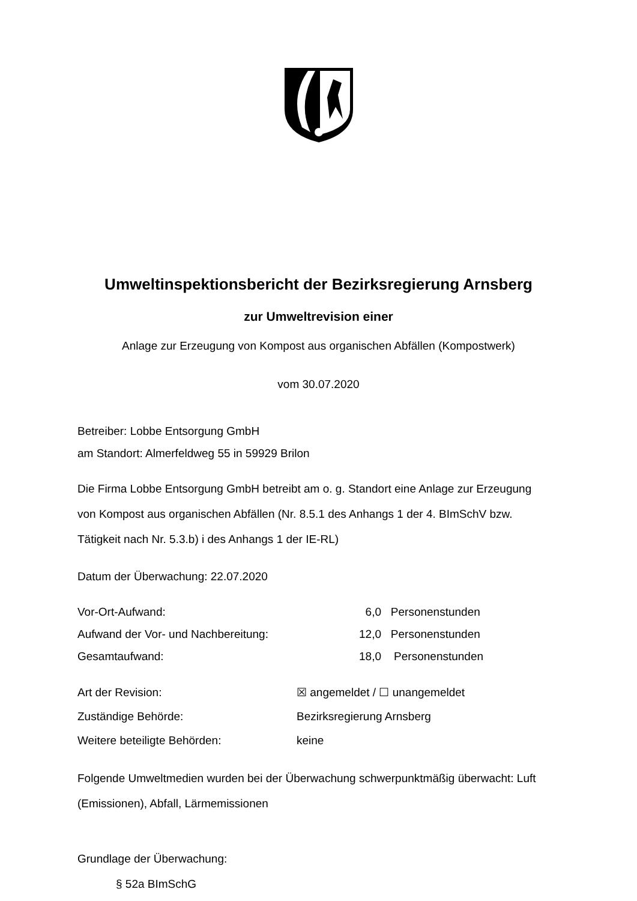Umweltinspektionsbericht der Bezirksregierung Arnsberg
zur Umweltrevision einer
Anlage zur Erzeugung von Kompost aus organischen Abfällen (Kompostwerk)
vom 30.07.2020
Betreiber: Lobbe Entsorgung GmbH
am Standort: Almerfeldweg 55 in 59929 Brilon
Die Firma Lobbe Entsorgung GmbH betreibt am o. g. Standort eine Anlage zur Erzeugung von Kompost aus organischen Abfällen (Nr. 8.5.1 des Anhangs 1 der 4. BImSchV bzw. Tätigkeit nach Nr. 5.3.b) i des Anhangs 1 der IE-RL)
Datum der Überwachung: 22.07.2020
Vor-Ort-Aufwand: 6,0 Personenstunden
Aufwand der Vor- und Nachbereitung: 12,0 Personenstunden
Gesamtaufwand: 18,0 Personenstunden
Art der Revision: ☒ angemeldet / ☐ unangemeldet
Zuständige Behörde: Bezirksregierung Arnsberg
Weitere beteiligte Behörden: keine
Folgende Umweltmedien wurden bei der Überwachung schwerpunktmäßig überwacht: Luft (Emissionen), Abfall, Lärmemissionen
Grundlage der Überwachung:
§ 52a BImSchG